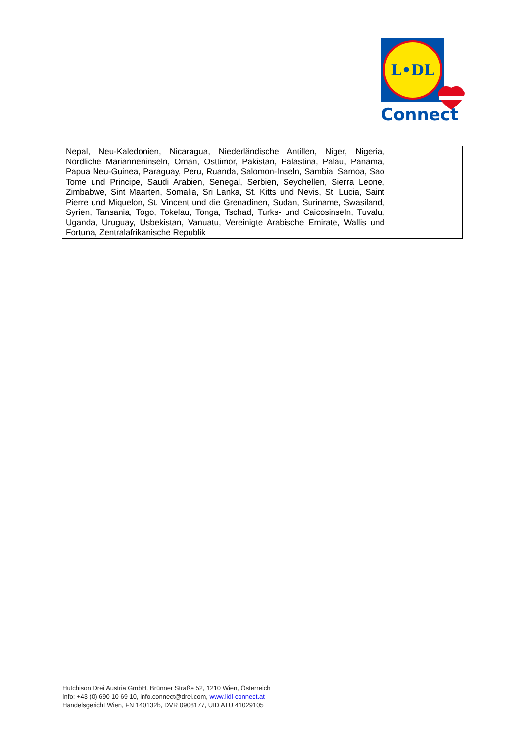L•DL
Connect
| Nepal, Neu-Kaledonien, Nicaragua, Niederländische Antillen, Niger, Nigeria, Nördliche Marianneninseln, Oman, Osttimor, Pakistan, Palästina, Palau, Panama, Papua Neu-Guinea, Paraguay, Peru, Ruanda, Salomon-Inseln, Sambia, Samoa, Sao Tome und Principe, Saudi Arabien, Senegal, Serbien, Seychellen, Sierra Leone, Zimbabwe, Sint Maarten, Somalia, Sri Lanka, St. Kitts und Nevis, St. Lucia, Saint Pierre und Miquelon, St. Vincent und die Grenadinen, Sudan, Suriname, Swasiland, Syrien, Tansania, Togo, Tokelau, Tonga, Tschad, Turks- und Caicosinseln, Tuvalu, Uganda, Uruguay, Usbekistan, Vanuatu, Vereinigte Arabische Emirate, Wallis und Fortuna, Zentralafrikanische Republik | |
Hutchison Drei Austria GmbH, Brünner Straße 52, 1210 Wien, Österreich
Info: +43 (0) 690 10 69 10, info.connect@drei.com, www.lidl-connect.at
Handelsgericht Wien, FN 140132b, DVR 0908177, UID ATU 41029105